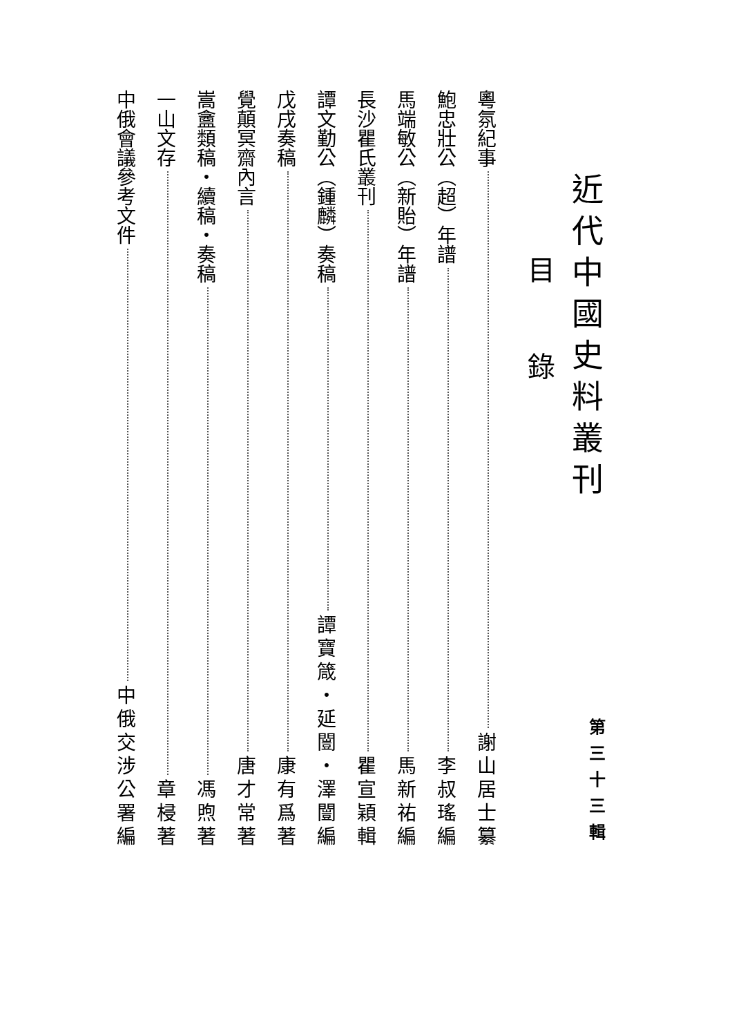近代中國史料叢刊 第三十三輯
目錄
粵氛紀事 謝山居士纂
鮑忠壯公（超）年譜 李叔瑤編
馬端敏公（新貽）年譜 馬新祐編
長沙瞿氏叢刊 瞿宣穎輯
譚文勤公（鍾麟）奏稿 譚寶箴・延闓・澤闓編
戊戌奏稿 康有爲著
覺顛冥齋內言 唐才常著
嵩盦類稿・續稿・奏稿 馮煦著
一山文存 章梫著
中俄會議參考文件 中俄交涉公署編